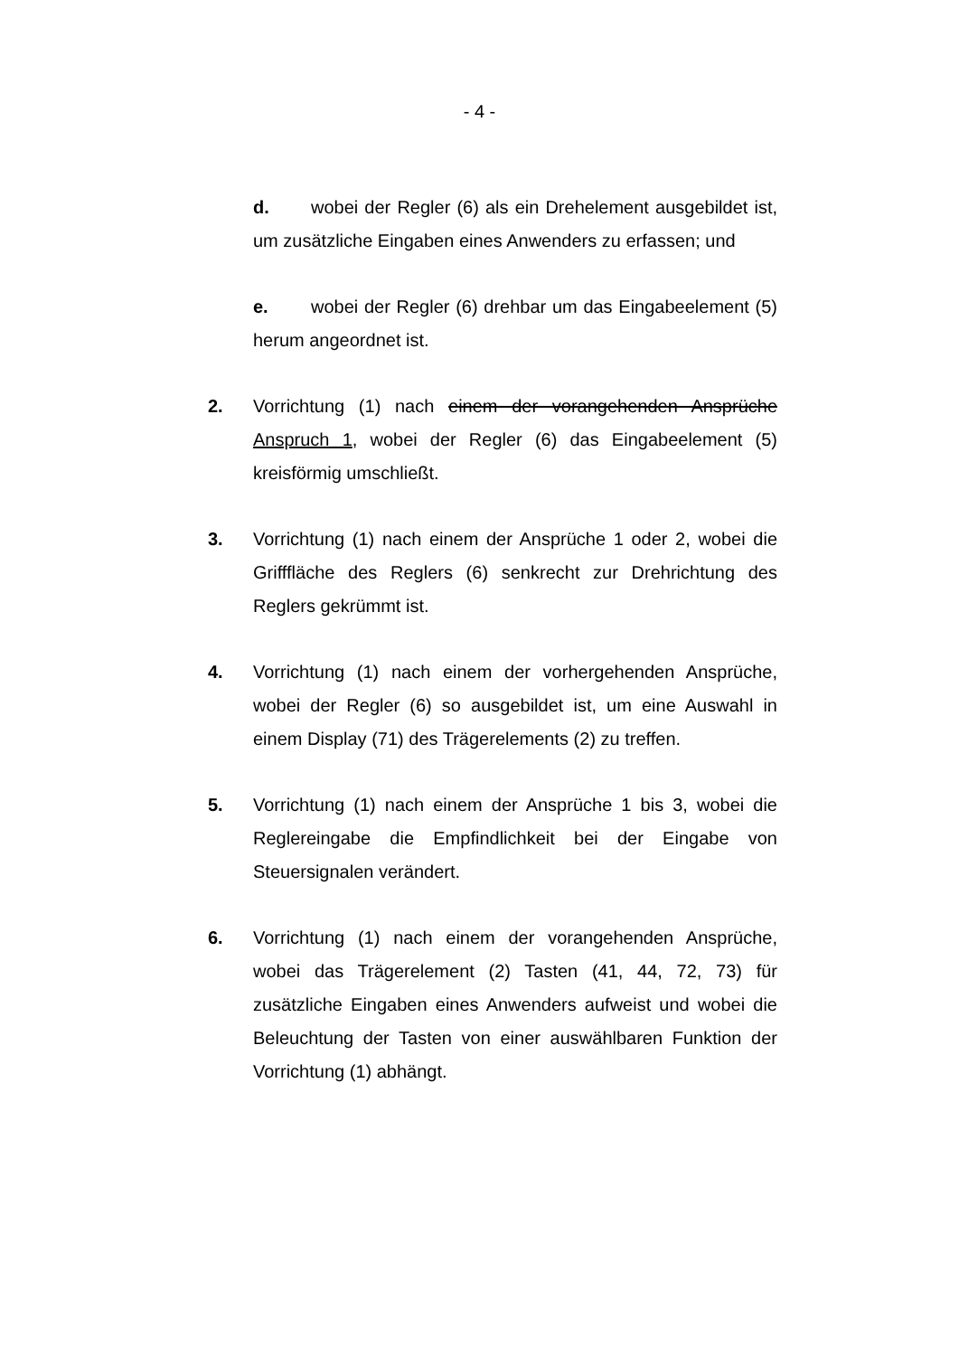- 4 -
d. wobei der Regler (6) als ein Drehelement ausgebildet ist, um zusätzliche Eingaben eines Anwenders zu erfassen; und
e. wobei der Regler (6) drehbar um das Eingabeelement (5) herum angeordnet ist.
2. Vorrichtung (1) nach einem der vorangehenden Ansprüche Anspruch 1, wobei der Regler (6) das Eingabeelement (5) kreisförmig umschließt.
3. Vorrichtung (1) nach einem der Ansprüche 1 oder 2, wobei die Grifffläche des Reglers (6) senkrecht zur Drehrichtung des Reglers gekrümmt ist.
4. Vorrichtung (1) nach einem der vorhergehenden Ansprüche, wobei der Regler (6) so ausgebildet ist, um eine Auswahl in einem Display (71) des Trägerelements (2) zu treffen.
5. Vorrichtung (1) nach einem der Ansprüche 1 bis 3, wobei die Reglereingabe die Empfindlichkeit bei der Eingabe von Steuersignalen verändert.
6. Vorrichtung (1) nach einem der vorangehenden Ansprüche, wobei das Trägerelement (2) Tasten (41, 44, 72, 73) für zusätzliche Eingaben eines Anwenders aufweist und wobei die Beleuchtung der Tasten von einer auswählbaren Funktion der Vorrichtung (1) abhängt.